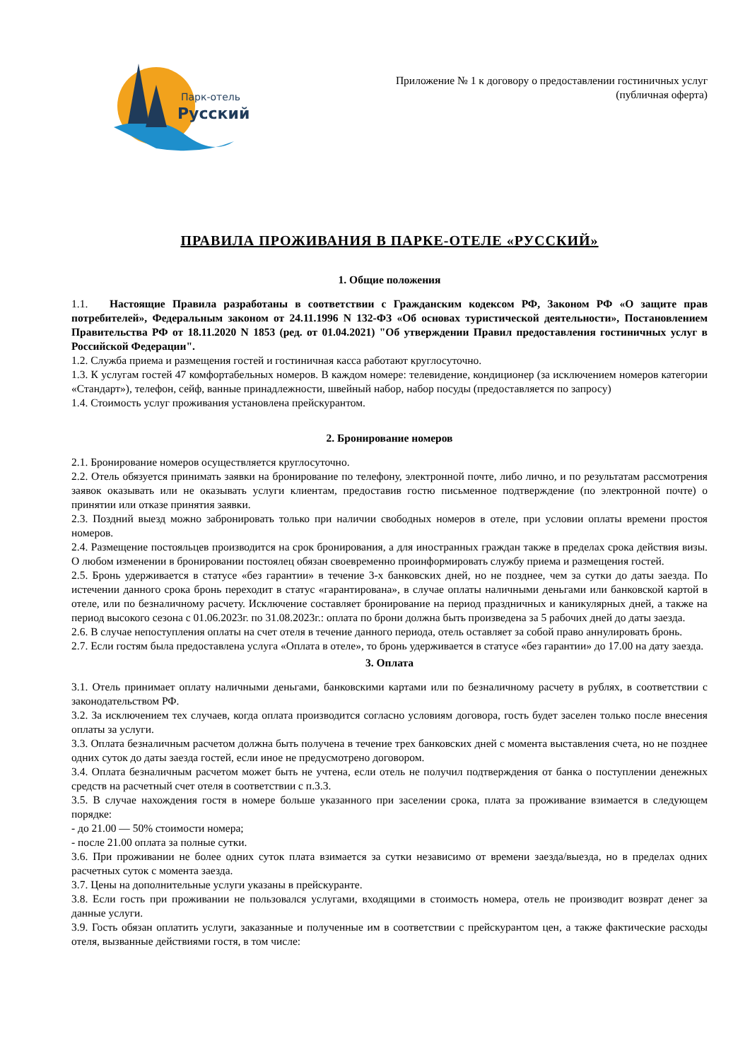Парк-отель
Русский
Приложение № 1 к договору о предоставлении гостиничных услуг
(публичная оферта)
ПРАВИЛА ПРОЖИВАНИЯ В ПАРКЕ-ОТЕЛЕ «РУССКИЙ»
1. Общие положения
1.1. Настоящие Правила разработаны в соответствии с Гражданским кодексом РФ, Законом РФ «О защите прав потребителей», Федеральным законом от 24.11.1996 N 132-ФЗ «Об основах туристической деятельности», Постановлением Правительства РФ от 18.11.2020 N 1853 (ред. от 01.04.2021) "Об утверждении Правил предоставления гостиничных услуг в Российской Федерации".
1.2. Служба приема и размещения гостей и гостиничная касса работают круглосуточно.
1.3. К услугам гостей 47 комфортабельных номеров. В каждом номере: телевидение, кондиционер (за исключением номеров категории «Стандарт»), телефон, сейф, ванные принадлежности, швейный набор, набор посуды (предоставляется по запросу)
1.4. Стоимость услуг проживания установлена прейскурантом.
2. Бронирование номеров
2.1. Бронирование номеров осуществляется круглосуточно.
2.2. Отель обязуется принимать заявки на бронирование по телефону, электронной почте, либо лично, и по результатам рассмотрения заявок оказывать или не оказывать услуги клиентам, предоставив гостю письменное подтверждение (по электронной почте) о принятии или отказе принятия заявки.
2.3. Поздний выезд можно забронировать только при наличии свободных номеров в отеле, при условии оплаты времени простоя номеров.
2.4. Размещение постояльцев производится на срок бронирования, а для иностранных граждан также в пределах срока действия визы. О любом изменении в бронировании постоялец обязан своевременно проинформировать службу приема и размещения гостей.
2.5. Бронь удерживается в статусе «без гарантии» в течение 3-х банковских дней, но не позднее, чем за сутки до даты заезда. По истечении данного срока бронь переходит в статус «гарантирована», в случае оплаты наличными деньгами или банковской картой в отеле, или по безналичному расчету. Исключение составляет бронирование на период праздничных и каникулярных дней, а также на период высокого сезона с 01.06.2023г. по 31.08.2023г.: оплата по брони должна быть произведена за 5 рабочих дней до даты заезда.
2.6. В случае непоступления оплаты на счет отеля в течение данного периода, отель оставляет за собой право аннулировать бронь.
2.7. Если гостям была предоставлена услуга «Оплата в отеле», то бронь удерживается в статусе «без гарантии» до 17.00 на дату заезда.
3. Оплата
3.1. Отель принимает оплату наличными деньгами, банковскими картами или по безналичному расчету в рублях, в соответствии с законодательством РФ.
3.2. За исключением тех случаев, когда оплата производится согласно условиям договора, гость будет заселен только после внесения оплаты за услуги.
3.3. Оплата безналичным расчетом должна быть получена в течение трех банковских дней с момента выставления счета, но не позднее одних суток до даты заезда гостей, если иное не предусмотрено договором.
3.4. Оплата безналичным расчетом может быть не учтена, если отель не получил подтверждения от банка о поступлении денежных средств на расчетный счет отеля в соответствии с п.3.3.
3.5. В случае нахождения гостя в номере больше указанного при заселении срока, плата за проживание взимается в следующем порядке:
- до 21.00 — 50% стоимости номера;
- после 21.00 оплата за полные сутки.
3.6. При проживании не более одних суток плата взимается за сутки независимо от времени заезда/выезда, но в пределах одних расчетных суток с момента заезда.
3.7. Цены на дополнительные услуги указаны в прейскуранте.
3.8. Если гость при проживании не пользовался услугами, входящими в стоимость номера, отель не производит возврат денег за данные услуги.
3.9. Гость обязан оплатить услуги, заказанные и полученные им в соответствии с прейскурантом цен, а также фактические расходы отеля, вызванные действиями гостя, в том числе: